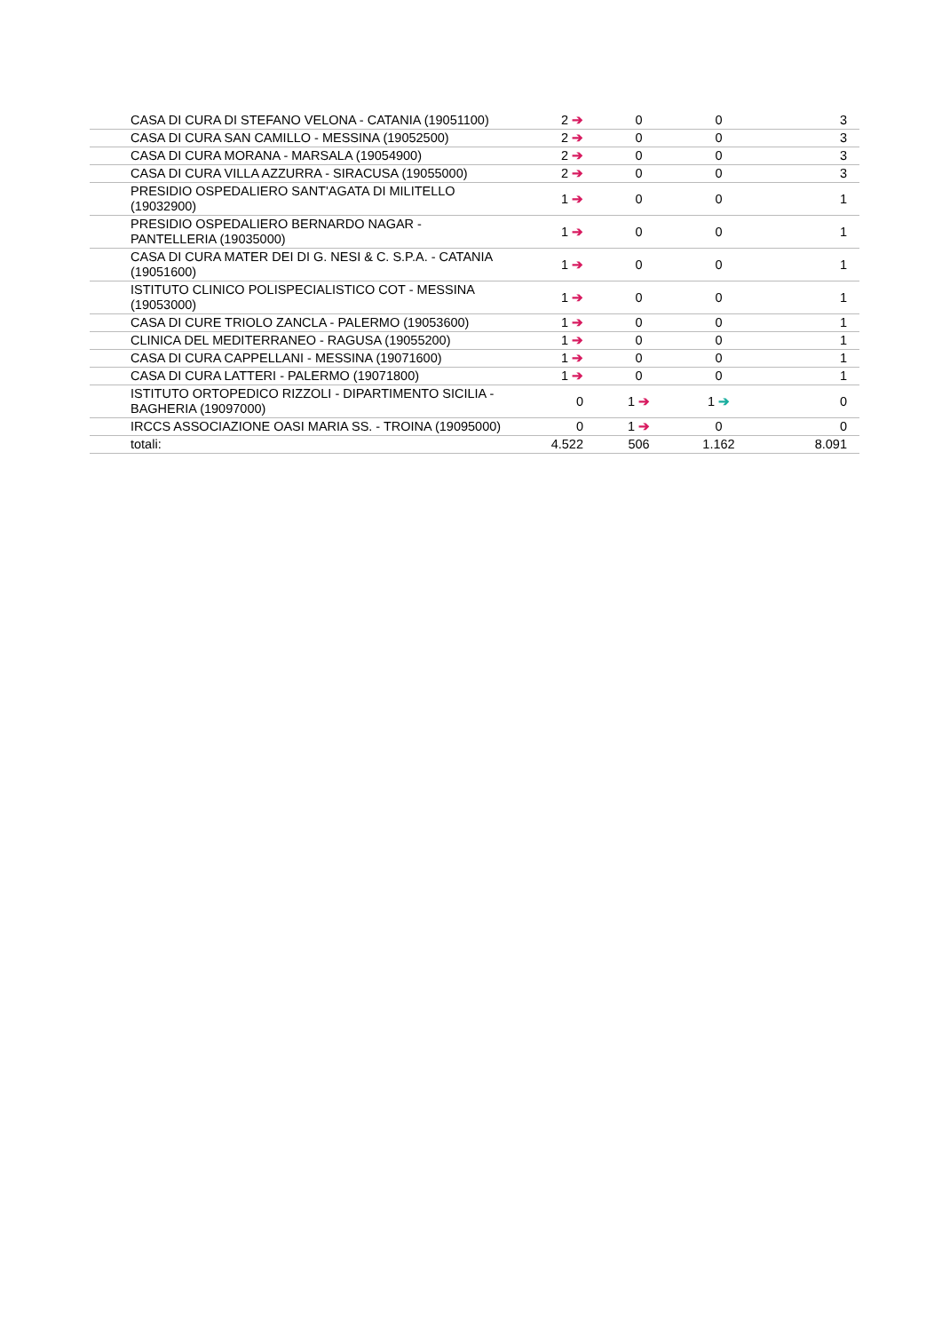| CASA DI CURA DI STEFANO VELONA - CATANIA (19051100) | 2 ➔ | 0 | 0 | 3 |
| CASA DI CURA SAN CAMILLO - MESSINA (19052500) | 2 ➔ | 0 | 0 | 3 |
| CASA DI CURA MORANA - MARSALA (19054900) | 2 ➔ | 0 | 0 | 3 |
| CASA DI CURA VILLA AZZURRA - SIRACUSA (19055000) | 2 ➔ | 0 | 0 | 3 |
| PRESIDIO OSPEDALIERO SANT'AGATA DI MILITELLO (19032900) | 1 ➔ | 0 | 0 | 1 |
| PRESIDIO OSPEDALIERO BERNARDO NAGAR - PANTELLERIA (19035000) | 1 ➔ | 0 | 0 | 1 |
| CASA DI CURA MATER DEI DI G. NESI & C. S.P.A. - CATANIA (19051600) | 1 ➔ | 0 | 0 | 1 |
| ISTITUTO CLINICO POLISPECIALISTICO COT - MESSINA (19053000) | 1 ➔ | 0 | 0 | 1 |
| CASA DI CURE TRIOLO ZANCLA - PALERMO (19053600) | 1 ➔ | 0 | 0 | 1 |
| CLINICA DEL MEDITERRANEO - RAGUSA (19055200) | 1 ➔ | 0 | 0 | 1 |
| CASA DI CURA CAPPELLANI - MESSINA (19071600) | 1 ➔ | 0 | 0 | 1 |
| CASA DI CURA LATTERI - PALERMO (19071800) | 1 ➔ | 0 | 0 | 1 |
| ISTITUTO ORTOPEDICO RIZZOLI - DIPARTIMENTO SICILIA - BAGHERIA (19097000) | 0 | 1 ➔ | 1 ➔ | 0 |
| IRCCS ASSOCIAZIONE OASI MARIA SS. - TROINA (19095000) | 0 | 1 ➔ | 0 | 0 |
| totali: | 4.522 | 506 | 1.162 | 8.091 |